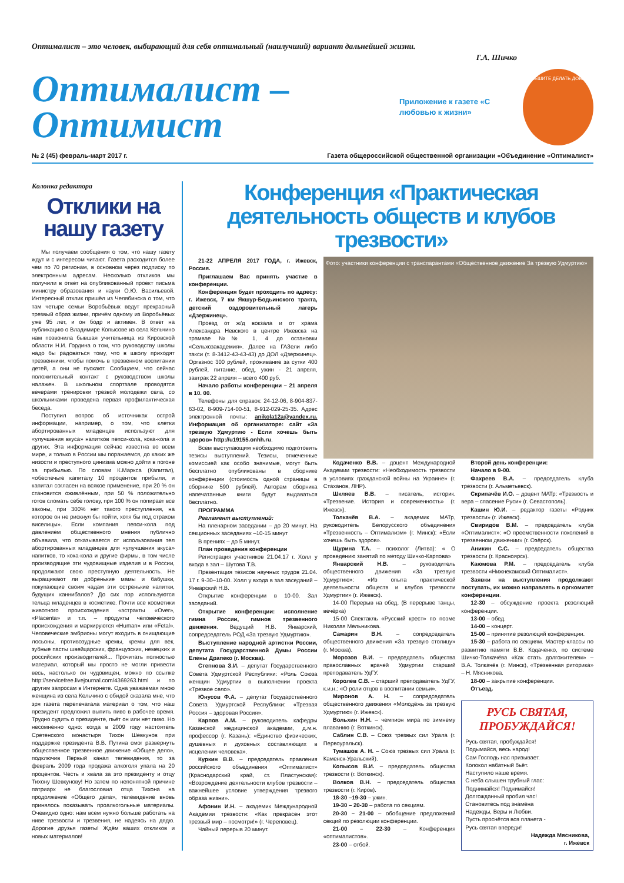Оптималист – это человек, выбирающий для себя оптимальный (наилучший) вариант дальнейшей жизни.
Г.А. Шичко
Оптималист –
Оптимист
Приложение к газете «С любовью к жизни»
СПЕШИТЕ ДЕЛАТЬ ДОБРО
№ 2 (45) февраль-март 2017 г. Газета общероссийской общественной организации «Объединение «Оптималист»
Колонка редактора
Отклики на нашу газету
Мы получаем сообщения о том, что нашу газету ждут и с интересом читают. Газета расходится более чем по 70 регионам, в основном через подписку по электронным адресам. Несколько откликов мы получили в ответ на опубликованный проект письма министру образования и науки О.Ю. Васильевой. Интересный отклик пришёл из Челябинска о том, что там четыре семьи Воробьёвых ведут прекрасный трезвый образ жизни, причём одному из Воробьёвых уже 95 лет, и он бодр и активен. В ответ на публикацию о Владимире Копысове из села Кельчино нам позвонила бывшая учительница из Кировской области Н.И. Гордина о том, что руководству школы надо бы радоваться тому, что в школу приходят трезвенники, чтобы помочь в трезвенном воспитании детей, а они не пускают. Сообщаем, что сейчас положительный контакт с руководством школы налажен. В школьном спортзале проводятся вечерами тренировки трезвой молодежи села, со школьниками проведена первая профилактическая беседа.
Поступил вопрос об источниках острой информации, например, о том, что клетки абортированных младенцев используют для «улучшения вкуса» напитков пепси-кола, кока-кола и других. Эта информация сейчас известна во всем мире, и только в России мы поражаемся, до каких же низости и преступного цинизма можно дойти в погоне за прибылью. По словам К.Маркса (Капитал), «обеспечьте капиталу 10 процентов прибыли, и капитал согласен на всякое применение, при 20 % он становится оживлённым, при 50 % положительно готов сломать себе голову, при 100 % он попирает все законы, при 300% нет такого преступления, на которое он не рискнул бы пойти, хотя бы под страхом виселицы». Если компания пепси-кола под давлением общественного мнения публично объявила, что отказывается от использования тел абортированных младенцев для «улучшения вкуса» напитков, то кока-кола и другие фирмы, в том числе производящие эти чудовищные изделия и в России, продолжают свою преступную деятельность. Не выращивают ли добренькие мамы и бабушки, покупающие своим чадам эти остренькие напитки, будущих каннибалов? До сих пор используются тельца младенцев в косметике. Почти все косметики животного происхождения «эстракты «Over», «Placenta» и т.п. – продукты человеческого происхождения и маркируются «Human» или «Fetal». Человеческие эмбрионы могут входить в очищающие лосьоны, противозудные кремы, кремы для век, зубные пасты швейцарских, французских, немецких и российских производителей... Прочитать полностью материал, который мы просто не могли привести весь, настолько он чудовищен, можно по ссылке http://servicefree.livejournal.com/4369263.html и по другим запросам в Интернете. Одна уважаемая мною женщина из села Кельчино с обидой сказала мне, что зря газета перепечатала материал о том, что наш президент предложил выпить пиво в рабочее время. Трудно судить о президенте, пьёт он или нет пиво. Но несомненно одно: когда в 2009 году настоятель Сретенского монастыря Тихон Шевкунов при поддержке президента В.В. Путина смог развернуть общественное трезвенное движение «Общее дело», подключив Первый канал телевидения, то за февраль 2009 года продажа алкоголя упала на 20 процентов. Честь и хвала за это президенту и отцу Тихону Шевкунову! Но затем по непонятной причине патриарх не благословил отца Тихона на продолжение «Общего дела», телевидение вновь принялось показывать проалкогольные материалы. Очевидно одно: нам всем нужно больше работать на ниве трезвости и трезвения, не надеясь на дядю. Дорогие друзья газеты! Ждём ваших откликов и новых материалов!
Конференция «Практическая деятельность обществ и клубов трезвости»
21-22 АПРЕЛЯ 2017 ГОДА, г. Ижевск, Россия.
Приглашаем Вас принять участие в конференции.
Конференция будет проходить по адресу: г. Ижевск, 7 км Якшур-Бодьинского тракта, детский оздоровительный лагерь «Дзержинец».
Проезд от ж/д вокзала и от храма Александра Невского в центре Ижевска на трамвае №№ 1, 4 до остановки «Сельхозакадемия». Далее на ГАЗели либо такси (т. 8-3412-43-43-43) до ДОЛ «Дзержинец». Оргвзнос 300 рублей, проживание за сутки 400 рублей, питание, обед, ужин - 21 апреля, завтрак 22 апреля – всего 400 руб.
Начало работы конференции – 21 апреля в 10. 00.
Телефоны для справок: 24-12-06, 8-904-837-63-02, 8-909-714-00-51, 8-912-029-25-35. Адрес электронной почты: anikola12a@yandex.ru. Информация об организаторе: сайт «За трезвую Удмуртию - Если хочешь быть здоров» http://u19155.onhh.ru.
Всем выступающим необходимо подготовить тезисы выступлений. Тезисы, отмеченные комиссией как особо значимые, могут быть бесплатно опубликованы в сборнике конференции (стоимость одной страницы в сборнике 590 рублей). Авторам сборника напечатанные книги будут выдаваться бесплатно.
ПРОГРАММА
Регламент выступлений:
На пленарном заседании – до 20 минут. На секционных заседаниях –10-15 минут
В прениях – до 5 минут.
План проведения конференции
Регистрация участников 21.04.17 г. Холл у входа в зал – Шутова Т.В.
Презентация тезисов научных трудов 21.04. 17 г. 9-30–10-00. Холл у входа в зал заседаний – Январский Н.В.
Открытие конференции в 10-00. Зал заседаний.
Открытие конференции: исполнение гимна России, гимнов трезвенного движения. Ведущий Н.В. Январский, сопредседатель РОД «За трезвую Удмуртию».
Выступление народной артистки России, депутата Государственной Думы России Елены Драпеко (г. Москва).
Степнова З.И. – депутат Государственного Совета Удмуртской Республики: «Роль Союза женщин Удмуртии в выполнении проекта «Трезвое село».
Юнусов Ф.А. – депутат Государственного Совета Удмуртской Республики: «Трезвая Россия – здоровая Россия».
Карпов А.М. – руководитель кафедры Казанской медицинской академии, д.м.н. профессор (г. Казань): «Единство физических, душевных и духовных составляющих в исцелении человека».
Куркин В.В. – председатель правления российского объединения «Оптималист» (Краснодарский край, ст. Пластунская): «Возрождение деятельности клубов трезвости – важнейшее условие утверждения трезвого образа жизни».
Афонин И.Н. – академик Международной Академии трезвости: «Как прекрасен этот трезвый мир – посмотри!» (г. Череповец).
Чайный перерыв 20 минут.
Фото: участники конференции с транспарантами «Общественное движение За трезвую Удмуртию»
Кодаченко В.В. – доцент Международной Академии трезвости: «Необходимость трезвости в условиях гражданской войны на Украине» (г. Стаханов, ЛНР).
Шкляев В.В. – писатель, историк. «Трезвение. История и современность» (г. Ижевск).
Толкачёв В.А. – академик МАТр, руководитель Белорусского объединения «Трезвенность – Оптимализм» (г. Минск): «Если хочешь быть здоров».
Щурина Т.А. – психолог (Литва): « О проведению занятий по методу Шичко-Карпова»
Январский Н.В. – руководитель общественного движения «За трезвую Удмуртию»: «Из опыта практической деятельности обществ и клубов трезвости Удмуртии» (г. Ижевск).
14-00 Перерыв на обед. (В перерыве танцы, вечёрка)
15-00 Спектакль «Русский крест» по поэме Николая Мельникова.
Самарин В.Н. – сопредседатель общественного движения «За трезвую столицу» (г. Москва).
Морозов В.И. – председатель общества православных врачей Удмуртии старший преподаватель УдГУ.
Королев С.В. – старший преподаватель УдГУ, к.и.н.: «О роли отцов в воспитании семьи».
Миронов А. Н. – сопредседатель общественного движения «Молодёжь за трезвую Удмуртию» (г. Ижевск).
Вольхин Н.Н. – чемпион мира по зимнему плаванию (г. Воткинск).
Саблин С.В. – Союз трезвых сил Урала (г. Первоуральск).
Тумашов А. Н. – Союз трезвых сил Урала (г. Каменск-Уральский).
Копысов В.И. – председатель общества трезвости (г. Воткинск).
Волков В.Н. – председатель общества трезвости (г. Киров).
18-30 –19-30 – ужин.
19-30 – 20-30 – работа по секциям.
20-30 – 21-00 – обобщение предложений секций по резолюции конференции.
21-00 – 22-30 – Конференция «оптималистов».
23-00 – отбой.
Второй день конференции:
Начало в 9-00.
Фахреев В.А. – председатель клуба трезвости (г. Альметьевск).
Скрипачёв И.О. – доцент МАТр: «Трезвость и вера – спасение Руси» (г. Севастополь).
Кашин Ю.И. – редактор газеты «Родник трезвости» (г. Ижевск).
Свиридов В.М. – председатель клуба «Оптималист»: «О преемственности поколений в трезвенном движении» (г. Озёрск).
Аникин С.С. – председатель общества трезвости (г. Красноярск).
Каюмова Р.М. – председатель клуба трезвости «Нижнекамский Оптималист».
Заявки на выступления продолжают поступать, их можно направлять в оргкомитет конференции.
12-30 – обсуждение проекта резолюций конференции.
13-00 – обед.
14-00 – концерт.
15-00 – принятие резолюций конференции.
15-30 – работа по секциям. Мастер-классы по развитию памяти В.В. Кодаченко, по системе Шичко-Толкачёва «Как стать долгожителем» – В.А. Толкачёв (г. Минск), «Трезвенная риторика» – Н. Мясникова.
18-00 – закрытие конференции.
Отъезд.
РУСЬ СВЯТАЯ, ПРОБУЖДАЙСЯ!
Русь святая, пробуждайся!
Подымайся, весь народ!
Сам Господь нас призывает.
Колокол набатный бьёт.
Наступило наше время.
С неба слышен трубный глас:
Поднимайся! Поднимайся!
Долгожданный пробил час!
Становитесь под знамёна
Надежды, Веры и Любви.
Пусть проснётся вся планета -
Русь святая впереди!
Надежда Мясникова,
г. Ижевск